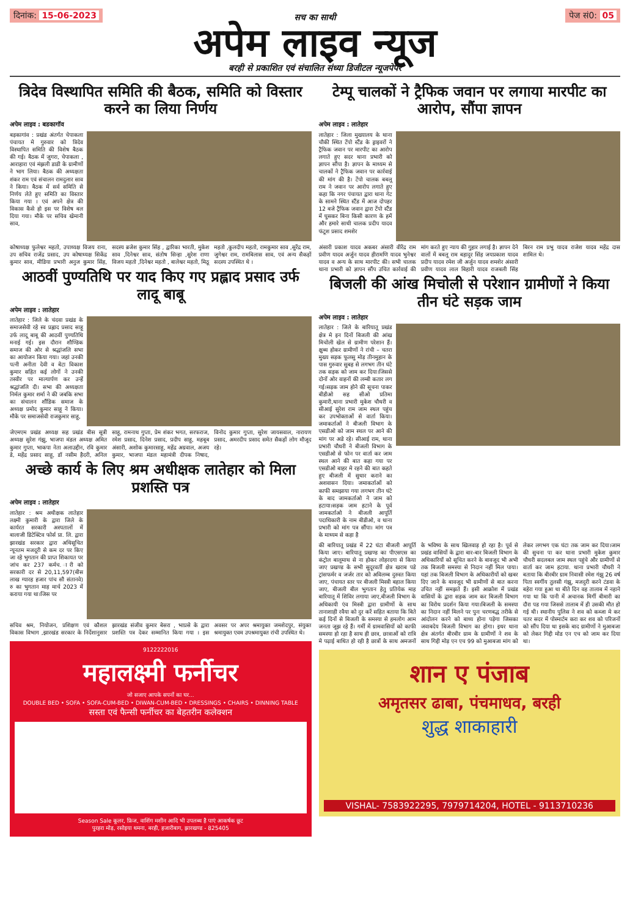दिनांक: 15-06-2023 पेज सं0: 05
सच का साथी
अपेम लाइव न्यूज
बरही से प्रकाशित एवं संचालित संध्या डिजीटल न्यूजपेपर
त्रिदेव विस्थापित समिति की बैठक, समिति को विस्तार करने का लिया निर्णय
अपेम लाइव : बडकागॉव
बड़कागांव : प्रखंड अंतर्गत चेपाकला पंचायत मे गुरुवार को त्रिदेव विस्थापित समिति की विशेष बैठक की गई। बैठक में जुगरा, चेपाकला , आराहारा एवं मंझली डाडी के ग्रामीणों ने भाग लिया। बैठक की अध्यक्षता शंकर राम एवं संचालन रामदुलार साव ने किया। बैठक में सर्व समिति से निर्णय लेते हुए समिति का विस्तार किया गया । एवं अपने क्षेत्र की विकास कैसे हो इस पर विशेष बल दिया गया। मौके पर सचिव खेमानी साव,
कोषाध्यक्ष फुलेश्वर महतो, उपाध्यक्ष विजय राना, उप सचिव राजेंद्र प्रसाद, उप कोषाध्यक्ष सिकेंद्र कुमार साव, मीडिया प्रभारी अनुज कुमार सिंह, सदस्य ब्रजेश कुमार सिंह , द्वारिका भारती, मुकेश साव ,दिनेश्वर साव, संतोष सिन्हा ,सुरेश राणा विजय महतो ,दिनेश्वर महतो , बालेश्वर महतो, मिठू महतो ,कुलदीप महतो, रामकुमार साव ,सुरेंद्र राम, जुगेश्वर राम, रामबिलास साव, एवं अन्य सैकड़ों सदस्य उपस्थित थे ।
आठवीं पुण्यतिथि पर याद किए गए प्रह्लाद प्रसाद उर्फ लादू बाबू
अपेम लाइव : लातेहार
लातेहार : जिले के चंदवा प्रखंड के समाजसेवी रहे स्व प्रह्लाद प्रसाद साहू उर्फ लादू बाबू की आठवीं पुण्यतिथि मनाई गई। इस दौरान शौण्डिक समाज की ओर से श्रद्धांजलि सभा का आयोजन किया गया। जहां उनकी पत्नी अनीता देवी व बेटा विकाश कुमार सहित कई लोगों ने उनकी तस्वीर पर माल्यार्पण कर उन्हें श्रद्धांजलि दी। सभा की अध्यक्षता निर्मल कुमार शर्मा ने की जबकि सभा का संचालन शौंडिक समाज के अध्यक्ष प्रमोद कुमार साहू ने किया। मौके पर समाजसेवी राजकुमार साहू,
जेएमएम प्रखंड अध्यक्ष सह प्रखंड बीस सूत्री अध्यक्ष सुरेश गंझु, भाजपा मंडल अध्यक्ष अमित कुमार गुप्ता, भाकपा नेता अलाउद्दीन, रवि कुमार डे, महेंद्र प्रसाद साहू, डॉ नसीम हैदरी, अनिल साहू, रामनाथ गुप्ता, प्रेम शंकर भगत, सरफराज, रमेश प्रसाद, दिनेश प्रसाद, प्रदीप साहू, महबूब अंसारी, अशोक कुमारसाहू, महेंद्र अग्रवाल, अजय कुमार, भाजपा मंडल महामंत्री दीपक निषाद, विनोद कुमार गुप्ता, सुरेश जायसवाल, नारायण प्रसाद, अमरदीप प्रसाद समेत सैकड़ों लोग मौजूद रहे।
अच्छे कार्य के लिए श्रम अधीक्षक लातेहार को मिला प्रशस्ति पत्र
अपेम लाइव : लातेहार
लातेहार : श्रम अधीक्षक लातेहार लक्ष्मी कुमारी के द्वारा जिले के कार्यरत सरकारी अस्पतालों में बालाजी डिटेक्टिव फोर्स प्रा. लि. द्वारा झारखंड सरकार द्वारा अधिसूचित न्यूनतम मजदूरी से कम दर पर किए जा रहे भुगतान की प्राप्त शिकायत पर जांच कर 237 कर्मच. ारी को सरकारी दर से 20,11,597(बीस लाख ग्यारह हजार पांच सौ संतानवे) रु का भुगतान माह मार्च 2023 में कराया गया था।जिस पर
सचिव श्रम, नियोजन, प्रशिक्षण एवं कौशल विकास विभाग ,झारखंड सरकार के निर्देशानुसार झारखंड संजीव कुमार बेसरा , भाप्रसे के द्वारा प्रशस्ति पत्र देकर सम्मानित किया गया । इस अवसर पर अपर श्रमायुक्त जमशेदपुर, संयुक्त श्रमायुक्त एवम उपश्रमायुक्त रांची उपस्थित थे।
9122222016
महालक्ष्मी फर्नीचर
जो सजाए आपके सपनों का घर...
DOUBLE BED • SOFA • SOFA-CUM-BED • DIWAN-CUM-BED • DRESSINGS • CHAIRS • DINNING TABLE
सस्ता एवं फैन्सी फर्नीचर का बेहतरीन कलेक्शन
Season Sale कूलर, फ्रिज, वाशिंग मशीन आदि भी उपलब्ध है पाएं आकर्षक छूट
पुरहरा मोड़, रसोइया धमना, बरही, हजारीबाग, झारखण्ड - 825405
टेम्पू चालकों ने ट्रैफिक जवान पर लगाया मारपीट का आरोप, सौंपा ज्ञापन
अपेम लाइव : लातेहार
लातेहार : जिला मुख्यालय के थाना चौकी स्थित टेंपो स्टैंड के ड्राइवरों ने ट्रैफिक जवान पर मारपीट का आरोप लगाते हुए सदर थाना प्रभारी को ज्ञापन सौंपा है। ज्ञापन के माध्यम से चालकों ने ट्रैफिक जवान पर कार्रवाई की मांग की है। टेंपो चालक बबलू राम ने जवान पर आरोप लगाते हुए कहा कि नगर पंचायत द्वारा थाना गेट के सामने स्थित स्टैंड में आज दोपहर 12 बजे ट्रैफिक जवान द्वारा टेंपो स्टैंड में घुसकर बिना किसी कारण के हमें और हमारे साथी चालक प्रदीप यादव फंटूश प्रसाद शमशेर
अंसारी प्रकाश यादव अकबर अंसारी वीरेंद्र राम प्रवीण यादव अर्जुन यादव हीरामणि यादव भुनेश्वर यादव व अन्य के साथ मारपीट की। सभी चालक थाना प्रभारी को ज्ञापन सौंप उचित कार्रवाई की मांग करते हुए न्याय की गुहार लगाई है। ज्ञापन देने वालों में बबलू राम बहादुर सिंह जयप्रकाश यादव प्रदीप यादव रमेश जी अर्जुन यादव शमशेर अंसारी प्रवीण यादव लाल बिहारी यादव राजबली सिंह बिरन राम प्रभु यादव राजेश यादव महेंद्र दास शामिल थे।
बिजली की आंख मिचोली से परेशान ग्रामीणों ने किया तीन घंटे सड़क जाम
अपेम लाइव : लातेहार
लातेहार : जिले के बारियातू प्रखंड क्षेत्र मे इन दिनों बिजली की आंख मिचोली खेल से ग्रामीण परेशान हैं।क्षुब्ध होकर ग्रामीणों ने रांची – चतरा मुख्य सड़क फूलसु मोड़ तीनमुहान के पास गुरुवार सुबह से लगभग तीन घंटे तक सड़क को जाम कर दिया।जिससे दोनों ओर वाहनों की लम्बी कतार लग गई।सड़क जाम होने की सूचना पाकर बीडीओ सह सीओ प्रतिमा कुमारी,थाना प्रभारी मुकेश चौधरी व सीआई सुरेश राम जाम स्थल पहुंच कर उपभोक्ताओं से वार्ता किया।जमाकर्ताओं ने बीजली विभाग के एसडीओ को जाम स्थल पर आने की मांग पर अडे रहे। सीआई राम, थाना प्रभारी चौधरी ने बीजली विभाग के एसडीओ से फोन पर वार्ता कर जाम स्थल आने की बात कहा गया पर एसडीओ बाहर मे रहने की बात कहते हुए बीजली में सुधार कराने का अशवासन दिया। जमाकर्ताओं को काफी समझाया गया लगभग तीन घंटे के बाद जामकर्ताओ ने जाम को हटाया।सड़क जाम हटाने के पूर्व जामकर्ताओ ने बीजली आपूर्ति पदाधिकारी के नाम बीडीओ, व थाना प्रभारी को मांग पत्र सौंपा। मांग पत्र के माध्यम से कहा है
की बारियातू प्रखंड में 22 घंटा बीजली आपूर्ति किया जाए। बारियातू प्रखण्ड का पीएसएस का कंट्रोल बालूमाथ से ना होकर लोहरदगा से किया जाए प्रखण्ड के सभी सुदूरवर्ती क्षेत्र खराब पडे ट्रांसफर्मर व जर्जर तार को अविलम्ब दुरुस्त किया जाए, पंचायत स्तर पर बीजली मिस्त्री बहाल किया जाए, बीजली बील भुगतान हेतु प्रतियेक माह बारियातू में शिविर लगाया जाए,बीजली विभाग के अधिकायी एंव मिस्त्री द्वारा ग्रामीणों के साथ तानाशाही रवैया को दुर करें सहित बताया कि बिते कई दिनों से बिजली के समस्या से हमलोग आम जनता जूझ रहे हैं। गर्मी में ग्रामवासियों को काफी समस्या हो रहा है साथ ही छात्र, छात्राओं को रात्रि मे पढ़ाई बाधित हो रही है छात्रों के साथ अमजनों के भविष्य के साथ खिलवाड़ हो रहा है। पूर्व से प्रखंड वासियों के द्वारा बार-बार बिजली विभाग के अधिकारियों को सूचित करने के बावजूद भी अभी तक बिजली समस्या से निदान नहीं मिल पाया। यहां तक बिजली विभाग के अधिकारीयों को खबर दिए जाने के बावजूद भी ग्रामीणों से बात करना उचित नहीं समझते हैं। इसी आक्रोश में प्रखंड वासियों के द्वारा सड़क जाम कर बिजली विभाग का विरोध प्रदर्शन किया गया।बिजली के समस्या का निदान नहीं मिलने पर पुनः चरणबद्ध तरीके से आंदोलन करने को बाध्य होना पड़ेगा जिसका जवाबदेय बिजली विभाग का होगा। इधर थाना क्षेत्र अंतर्गत बीरबीर ग्राम के ग्रामीणों ने शव के साथ गिद्दी मोड़ एन एच 99 को मुआबजा मांग को लेकर लगभग एक घंटा तक जाम कर दिया।जाम की सुचना पा कर थाना प्रभारी मुकेश कुमार चौधरी सदलबल जाम स्थल पहुंचे और ग्रामीणों से वार्ता कर जाम हटाया. थाना प्रभारी चौधरी ने बताया कि बीरबीर ग्राम निवासी रमेश गंझु 26 वर्ष पिता स्वर्गीय तुलसी गंझू, मजदुरी करने टंडवा के बहेरा गया हुआ था बीते दिन वह तालाब में नहाने गया था कि पानी में अचानक मिर्गी बीमारी का दौरा पड गया जिससे तालाब में ही उसकी मौत हो गई थी। स्थानीय पुलिस ने शव को कब्जा मे कर चतर सदर में पोस्मार्टम करा कर शव को परिजनों को सौंप दिया था इसके बाद ग्रामीणों ने मुआबजा को लेकर गिद्दी मोड एन एच को जाम कर दिया था।
शान ए पंजाब
अमृतसर ढाबा, पंचमाधव, बरही
शुद्ध शाकाहारी
VISHAL- 7583922295, 7979714204, HOTEL - 9113710236